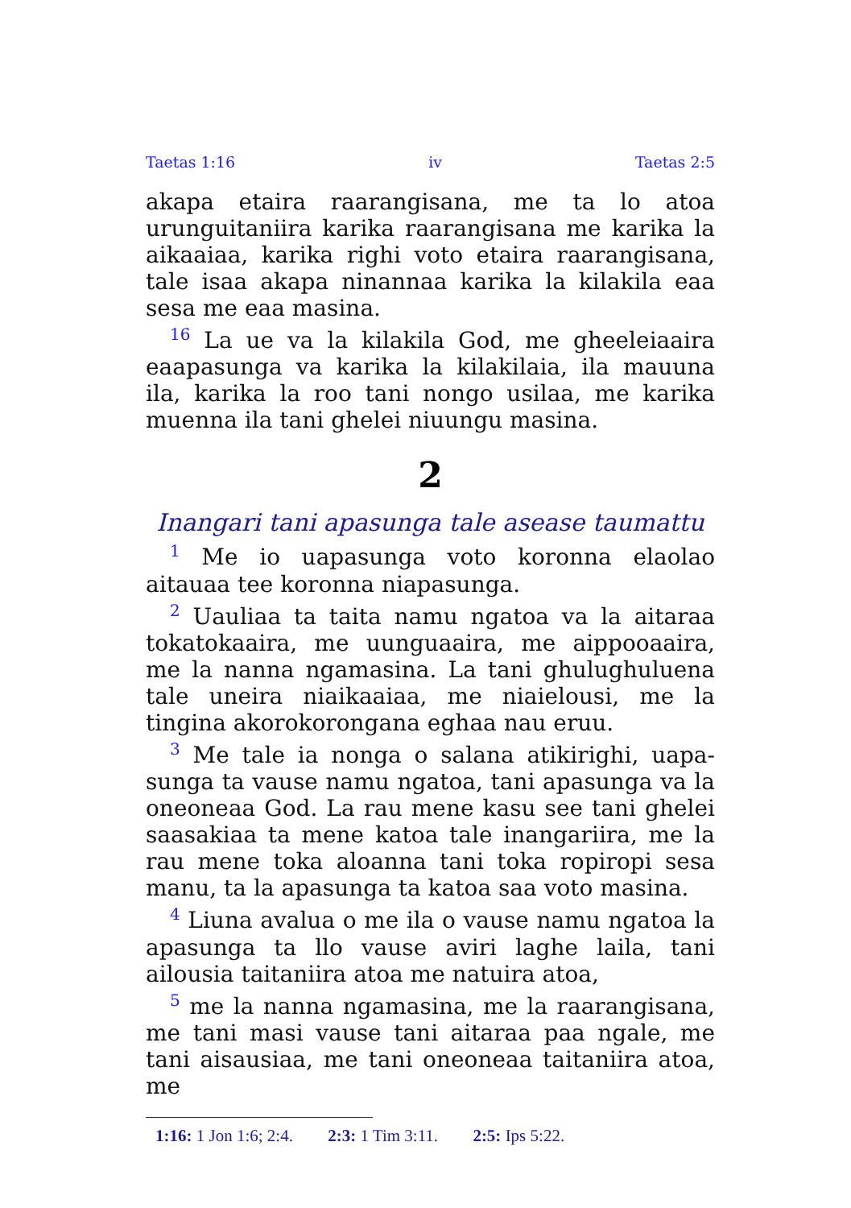Taetas 1:16 iv Taetas 2:5
akapa etaira raarangisana, me ta lo atoa urungui­taniira karika raarangisana me karika la aikaa­iaa, karika righi voto etaira raarangisana, tale isaa akapa ninannaa karika la kilakila eaa sesa me eaa masina.
<sup>16</sup> La ue va la kilakila God, me gheeleiaaira eaapasunga va karika la kilakilaia, ila mauuna ila, karika la roo tani nongo usilaa, me karika muenna ila tani ghelei niuungu masina.
2
Inangari tani apasunga tale asease taumattu
<sup>1</sup> Me io uapasunga voto koronna elaolao aitauaa tee koronna niapasunga.
<sup>2</sup> Uauliaa ta taita namu ngatoa va la aitaraa tokatokaaira, me uunguaaira, me aippooaaira, me la nanna ngamasina. La tani ghulughulu­ena tale uneira niaikaaiaa, me niaielousi, me la tingina akorokorongana eghaa nau eruu.
<sup>3</sup> Me tale ia nonga o salana atikirighi, uapa­sunga ta vause namu ngatoa, tani apasunga va la oneoneaa God. La rau mene kasu see tani ghelei saasakiaa ta mene katoa tale inangariira, me la rau mene toka aloanna tani toka ropiropi sesa manu, ta la apasunga ta katoa saa voto masina.
<sup>4</sup> Liuna avalua o me ila o vause namu ngatoa la apasunga ta llo vause aviri laghe laila, tani ailousia taitaniira atoa me natuira atoa,
<sup>5</sup> me la nanna ngamasina, me la raarangisana, me tani masi vause tani aitaraa paa ngale, me tani aisausiaa, me tani oneoneaa taitaniira atoa, me
1:16: 1 Jon 1:6; 2:4. 2:3: 1 Tim 3:11. 2:5: Ips 5:22.